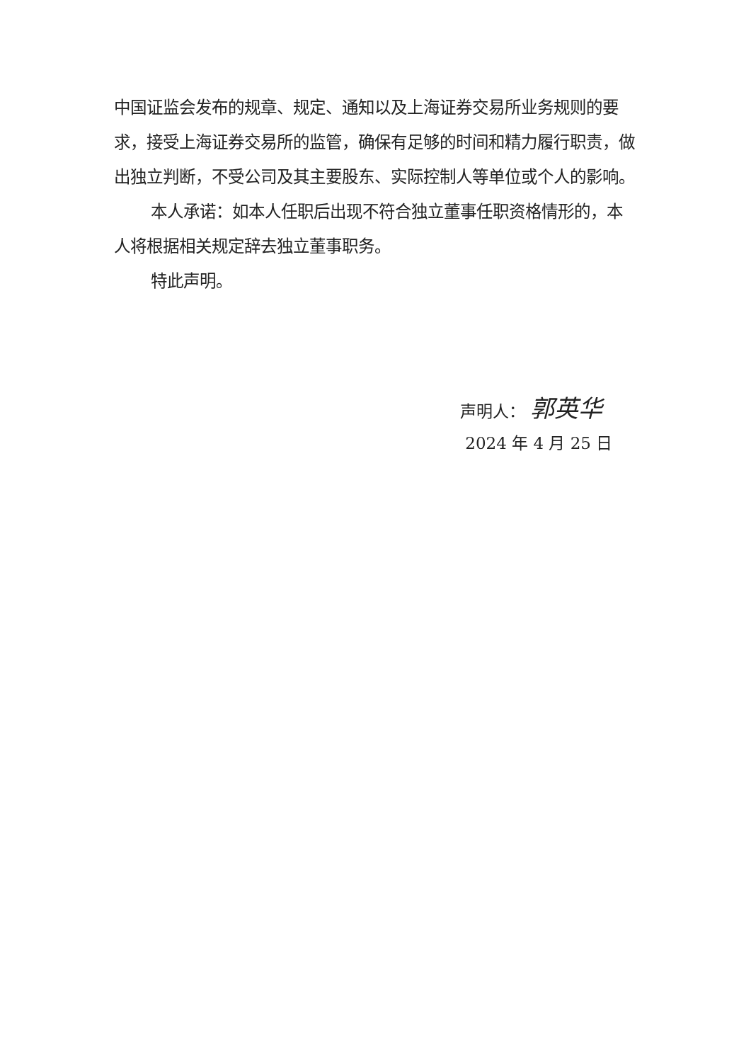中国证监会发布的规章、规定、通知以及上海证券交易所业务规则的要求，接受上海证券交易所的监管，确保有足够的时间和精力履行职责，做出独立判断，不受公司及其主要股东、实际控制人等单位或个人的影响。
本人承诺：如本人任职后出现不符合独立董事任职资格情形的，本人将根据相关规定辞去独立董事职务。
特此声明。
声明人： 郭英华
2024 年 4 月 25 日